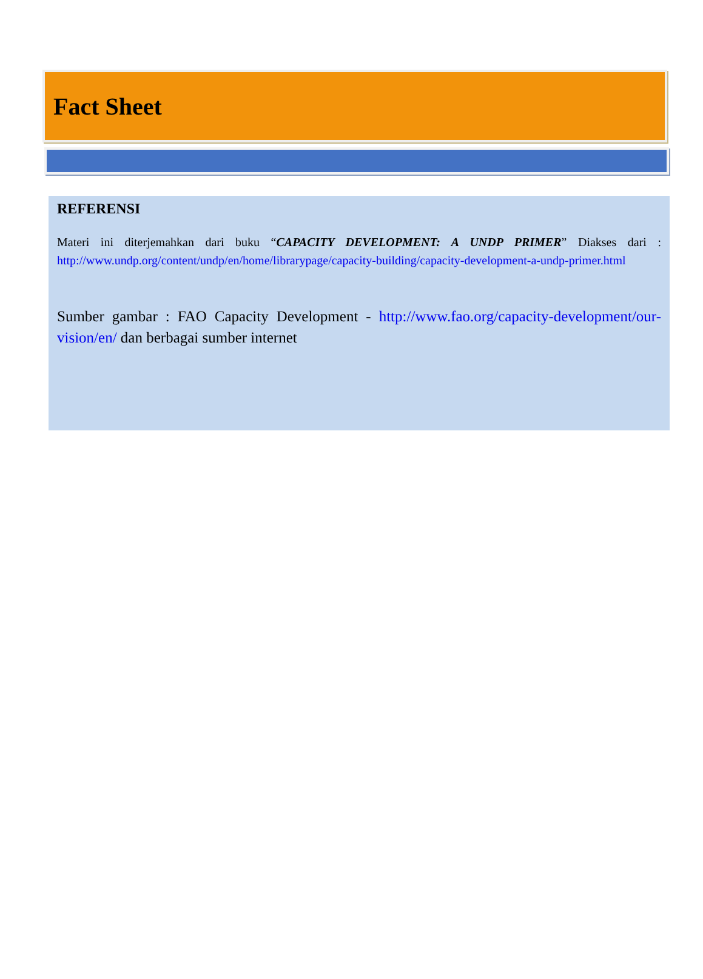Fact Sheet
REFERENSI
Materi ini diterjemahkan dari buku “CAPACITY DEVELOPMENT: A UNDP PRIMER” Diakses dari : http://www.undp.org/content/undp/en/home/librarypage/capacity-building/capacity-development-a-undp-primer.html
Sumber gambar : FAO Capacity Development - http://www.fao.org/capacity-development/our-vision/en/ dan berbagai sumber internet